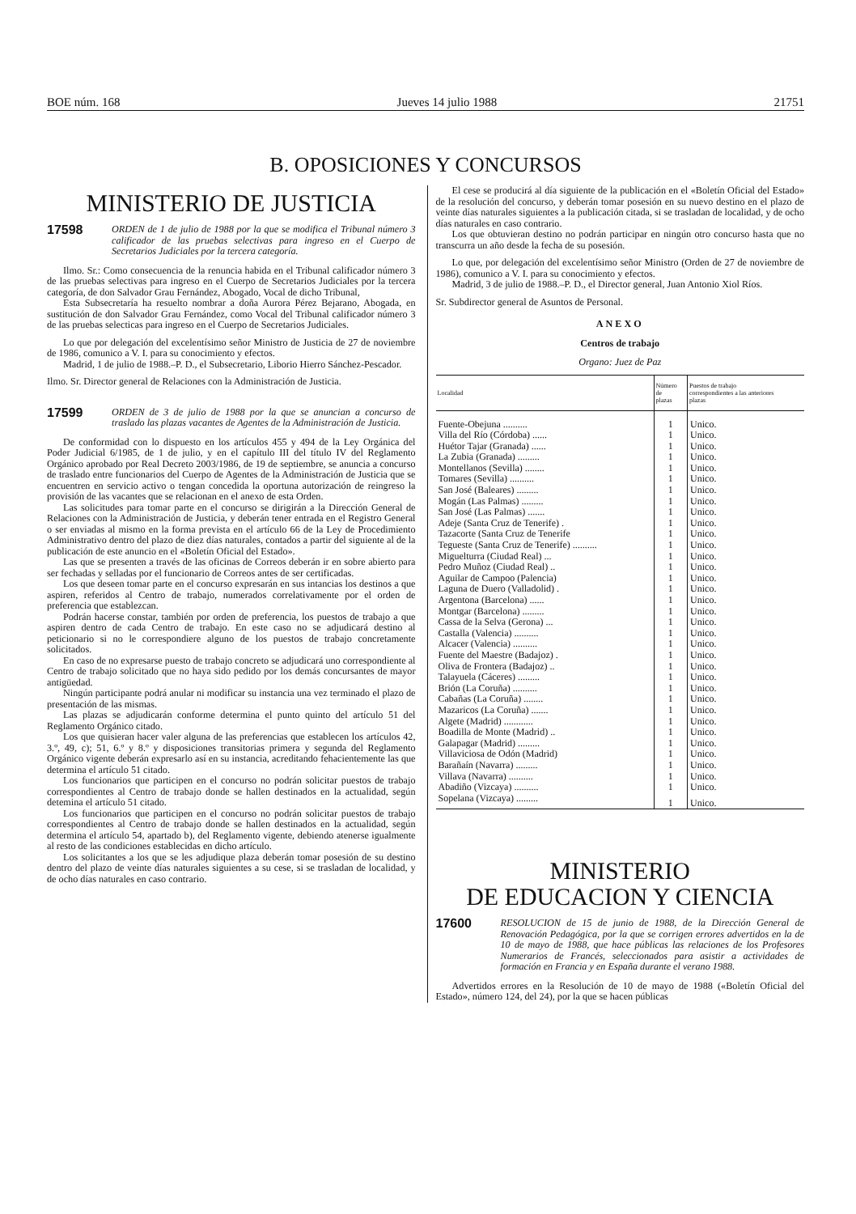BOE núm. 168 Jueves 14 julio 1988 21751
B. OPOSICIONES Y CONCURSOS
MINISTERIO DE JUSTICIA
17598 ORDEN de 1 de julio de 1988 por la que se modifica el Tribunal número 3 calificador de las pruebas selectivas para ingreso en el Cuerpo de Secretarios Judiciales por la tercera categoría.
Ilmo. Sr.: Como consecuencia de la renuncia habida en el Tribunal calificador número 3 de las pruebas selectivas para ingreso en el Cuerpo de Secretarios Judiciales por la tercera categoría, de don Salvador Grau Fernández, Abogado, Vocal de dicho Tribunal,
Esta Subsecretaría ha resuelto nombrar a doña Aurora Pérez Bejarano, Abogada, en sustitución de don Salvador Grau Fernández, como Vocal del Tribunal calificador número 3 de las pruebas selecticas para ingreso en el Cuerpo de Secretarios Judiciales.
Lo que por delegación del excelentísimo señor Ministro de Justicia de 27 de noviembre de 1986, comunico a V. I. para su conocimiento y efectos.
Madrid, 1 de julio de 1988.–P. D., el Subsecretario, Liborio Hierro Sánchez-Pescador.
Ilmo. Sr. Director general de Relaciones con la Administración de Justicia.
17599 ORDEN de 3 de julio de 1988 por la que se anuncian a concurso de traslado las plazas vacantes de Agentes de la Administración de Justicia.
De conformidad con lo dispuesto en los artículos 455 y 494 de la Ley Orgánica del Poder Judicial 6/1985, de 1 de julio, y en el capítulo III del título IV del Reglamento Orgánico aprobado por Real Decreto 2003/1986, de 19 de septiembre, se anuncia a concurso de traslado entre funcionarios del Cuerpo de Agentes de la Administración de Justicia que se encuentren en servicio activo o tengan concedida la oportuna autorización de reingreso la provisión de las vacantes que se relacionan en el anexo de esta Orden.
Las solicitudes para tomar parte en el concurso se dirigirán a la Dirección General de Relaciones con la Administración de Justicia, y deberán tener entrada en el Registro General o ser enviadas al mismo en la forma prevista en el artículo 66 de la Ley de Procedimiento Administrativo dentro del plazo de diez días naturales, contados a partir del siguiente al de la publicación de este anuncio en el «Boletín Oficial del Estado».
Las que se presenten a través de las oficinas de Correos deberán ir en sobre abierto para ser fechadas y selladas por el funcionario de Correos antes de ser certificadas.
Los que deseen tomar parte en el concurso expresarán en sus intancias los destinos a que aspiren, referidos al Centro de trabajo, numerados correlativamente por el orden de preferencia que establezcan.
Podrán hacerse constar, también por orden de preferencia, los puestos de trabajo a que aspiren dentro de cada Centro de trabajo. En este caso no se adjudicará destino al peticionario si no le correspondiere alguno de los puestos de trabajo concretamente solicitados.
En caso de no expresarse puesto de trabajo concreto se adjudicará uno correspondiente al Centro de trabajo solicitado que no haya sido pedido por los demás concursantes de mayor antigüedad.
Ningún participante podrá anular ni modificar su instancia una vez terminado el plazo de presentación de las mismas.
Las plazas se adjudicarán conforme determina el punto quinto del artículo 51 del Reglamento Orgánico citado.
Los que quisieran hacer valer alguna de las preferencias que establecen los artículos 42, 3.º, 49, c); 51, 6.º y 8.º y disposiciones transitorias primera y segunda del Reglamento Orgánico vigente deberán expresarlo así en su instancia, acreditando fehacientemente las que determina el artículo 51 citado.
Los funcionarios que participen en el concurso no podrán solicitar puestos de trabajo correspondientes al Centro de trabajo donde se hallen destinados en la actualidad, según detemina el artículo 51 citado.
Los funcionarios que participen en el concurso no podrán solicitar puestos de trabajo correspondientes al Centro de trabajo donde se hallen destinados en la actualidad, según determina el artículo 54, apartado b), del Reglamento vigente, debiendo atenerse igualmente al resto de las condiciones establecidas en dicho artículo.
Los solicitantes a los que se les adjudique plaza deberán tomar posesión de su destino dentro del plazo de veinte días naturales siguientes a su cese, si se trasladan de localidad, y de ocho días naturales en caso contrario.
El cese se producirá al día siguiente de la publicación en el «Boletín Oficial del Estado» de la resolución del concurso, y deberán tomar posesión en su nuevo destino en el plazo de veinte días naturales siguientes a la publicación citada, si se trasladan de localidad, y de ocho días naturales en caso contrario.
Los que obtuvieran destino no podrán participar en ningún otro concurso hasta que no transcurra un año desde la fecha de su posesión.
Lo que, por delegación del excelentísimo señor Ministro (Orden de 27 de noviembre de 1986), comunico a V. I. para su conocimiento y efectos.
Madrid, 3 de julio de 1988.–P. D., el Director general, Juan Antonio Xiol Ríos.
Sr. Subdirector general de Asuntos de Personal.
ANEXO
Centros de trabajo
Organo: Juez de Paz
| Localidad | Número de plazas | Puestos de trabajo correspondientes a las anteriores plazas |
| --- | --- | --- |
| Fuente-Obejuna .......... | 1 | Unico. |
| Villa del Río (Córdoba) ...... | 1 | Unico. |
| Huétor Tajar (Granada) ...... | 1 | Unico. |
| La Zubia (Granada) ......... | 1 | Unico. |
| Montellanos (Sevilla) ........ | 1 | Unico. |
| Tomares (Sevilla) .......... | 1 | Unico. |
| San José (Baleares) ......... | 1 | Unico. |
| Mogán (Las Palmas) ......... | 1 | Unico. |
| San José (Las Palmas) ....... | 1 | Unico. |
| Adeje (Santa Cruz de Tenerife) . | 1 | Unico. |
| Tazacorte (Santa Cruz de Tenerife | 1 | Unico. |
| Tegueste (Santa Cruz de Tenerife) .......... | 1 | Unico. |
| Miguelturra (Ciudad Real) ... | 1 | Unico. |
| Pedro Muñoz (Ciudad Real) .. | 1 | Unico. |
| Aguilar de Campoo (Palencia) | 1 | Unico. |
| Laguna de Duero (Valladolid) . | 1 | Unico. |
| Argentona (Barcelona) ...... | 1 | Unico. |
| Montgar (Barcelona) ......... | 1 | Unico. |
| Cassa de la Selva (Gerona) ... | 1 | Unico. |
| Castalla (Valencia) .......... | 1 | Unico. |
| Alcacer (Valencia) .......... | 1 | Unico. |
| Fuente del Maestre (Badajoz) . | 1 | Unico. |
| Oliva de Frontera (Badajoz) .. | 1 | Unico. |
| Talayuela (Cáceres) ......... | 1 | Unico. |
| Brión (La Coruña) .......... | 1 | Unico. |
| Cabañas (La Coruña) ........ | 1 | Unico. |
| Mazaricos (La Coruña) ....... | 1 | Unico. |
| Algete (Madrid) ............ | 1 | Unico. |
| Boadilla de Monte (Madrid) .. | 1 | Unico. |
| Galapagar (Madrid) ......... | 1 | Unico. |
| Villaviciosa de Odón (Madrid) | 1 | Unico. |
| Barañaín (Navarra) ......... | 1 | Unico. |
| Villava (Navarra) .......... | 1 | Unico. |
| Abadiño (Vizcaya) .......... | 1 | Unico. |
| Sopelana (Vizcaya) ......... | 1 | Unico. |
MINISTERIO
DE EDUCACION Y CIENCIA
17600 RESOLUCION de 15 de junio de 1988, de la Dirección General de Renovación Pedagógica, por la que se corrigen errores advertidos en la de 10 de mayo de 1988, que hace públicas las relaciones de los Profesores Numerarios de Francés, seleccionados para asistir a actividades de formación en Francia y en España durante el verano 1988.
Advertidos errores en la Resolución de 10 de mayo de 1988 («Boletín Oficial del Estado», número 124, del 24), por la que se hacen públicas